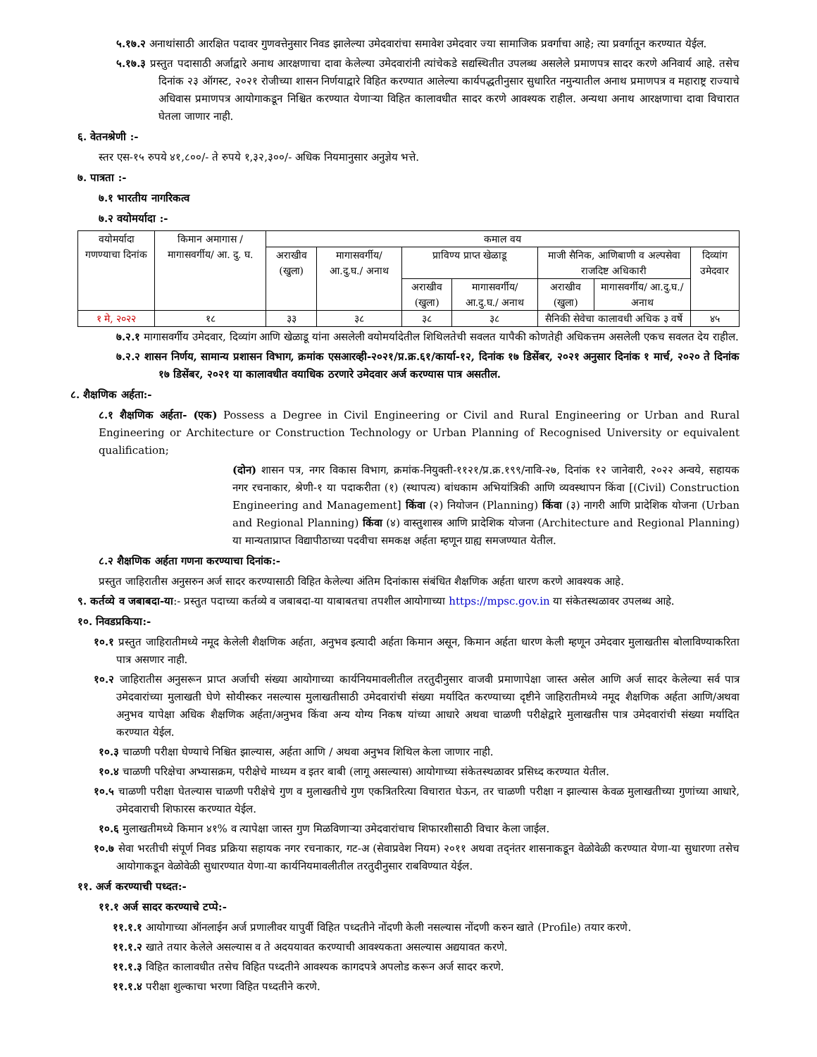५.१७.२ अनाथांसाठी आरक्षित पदावर गुणवत्तेनुसार निवड झालेल्या उमेदवारांचा समावेश उमेदवार ज्या सामाजिक प्रवर्गाचा आहे; त्या प्रवर्गातून करण्यात येईल.
५.१७.३ प्रस्तुत पदासाठी अर्जाद्वारे अनाथ आरक्षणाचा दावा केलेल्या उमेदवारांनी त्यांचेकडे सद्यस्थितीत उपलब्ध असलेले प्रमाणपत्र सादर करणे अनिवार्य आहे. तसेच दिनांक २३ ऑगस्ट, २०२१ रोजीच्या शासन निर्णयाद्वारे विहित करण्यात आलेल्या कार्यपद्धतीनुसार सुधारित नमुन्यातील अनाथ प्रमाणपत्र व महाराष्ट्र राज्याचे अधिवास प्रमाणपत्र आयोगाकडून निश्चित करण्यात येणाऱ्या विहित कालावधीत सादर करणे आवश्यक राहील. अन्यथा अनाथ आरक्षणाचा दावा विचारात घेतला जाणार नाही.
६. वेतनश्रेणी :-
स्तर एस-१५ रुपये ४१,८००/- ते रुपये १,३२,३००/- अधिक नियमानुसार अनुज्ञेय भत्ते.
७. पात्रता :-
७.१ भारतीय नागरिकत्व
७.२ वयोमर्यादा :-
| वयोमर्यादा गणण्याचा दिनांक | किमान अमागास / मागासवर्गीय/ आ. दु. घ. | कमाल वय | | | | | | |
| | | अराखीव (खुला) | मागासवर्गीय/ आ.दु.घ./ अनाथ | प्राविण्य प्राप्त खेळाडू | | माजी सैनिक, आणिबाणी व अल्पसेवा राजदिष्ट अधिकारी | | दिव्यांग उमेदवार |
| | | | | अराखीव (खुला) | मागासवर्गीय/ आ.दु.घ./ अनाथ | अराखीव (खुला) | मागासवर्गीय/ आ.दु.घ./ अनाथ | |
| १ मे, २०२२ | १८ | ३३ | ३८ | ३८ | ३८ | सैनिकी सेवेचा कालावधी अधिक ३ वर्षे | | ४५ |
७.२.१ मागासवर्गीय उमेदवार, दिव्यांग आणि खेळाडू यांना असलेली वयोमर्यादेतील शिथिलतेची सवलत यापैकी कोणतेही अधिकत्तम असलेली एकच सवलत देय राहील.
७.२.२ शासन निर्णय, सामान्य प्रशासन विभाग, क्रमांक एसआरव्ही-२०२१/प्र.क्र.६१/कार्या-१२, दिनांक १७ डिसेंबर, २०२१ अनुसार दिनांक १ मार्च, २०२० ते दिनांक १७ डिसेंबर, २०२१ या कालावधीत वयाधिक ठरणारे उमेदवार अर्ज करण्यास पात्र असतील.
८. शैक्षणिक अर्हता:-
८.१ शैक्षणिक अर्हता- (एक) Possess a Degree in Civil Engineering or Civil and Rural Engineering or Urban and Rural Engineering or Architecture or Construction Technology or Urban Planning of Recognised University or equivalent qualification;
(दोन) शासन पत्र, नगर विकास विभाग, क्रमांक-नियुक्ती-११२१/प्र.क्र.१९९/नावि-२७, दिनांक १२ जानेवारी, २०२२ अन्वये, सहायक नगर रचनाकार, श्रेणी-१ या पदाकरीता (१) (स्थापत्य) बांधकाम अभियांत्रिकी आणि व्यवस्थापन किंवा [(Civil) Construction Engineering and Management] किंवा (२) नियोजन (Planning) किंवा (३) नागरी आणि प्रादेशिक योजना (Urban and Regional Planning) किंवा (४) वास्तुशास्त्र आणि प्रादेशिक योजना (Architecture and Regional Planning) या मान्यताप्राप्त विद्यापीठाच्या पदवीचा समकक्ष अर्हता म्हणून ग्राह्य समजण्यात येतील.
८.२ शैक्षणिक अर्हता गणना करण्याचा दिनांक:-
प्रस्तुत जाहिरातीस अनुसरुन अर्ज सादर करण्यासाठी विहित केलेल्या अंतिम दिनांकास संबंधित शैक्षणिक अर्हता धारण करणे आवश्यक आहे.
९. कर्तव्ये व जबाबदा-या:- प्रस्तुत पदाच्या कर्तव्ये व जबाबदा-या याबाबतचा तपशील आयोगाच्या https://mpsc.gov.in या संकेतस्थळावर उपलब्ध आहे.
१०. निवडप्रकिया:-
१०.१ प्रस्तुत जाहिरातीमध्ये नमूद केलेली शैक्षणिक अर्हता, अनुभव इत्यादी अर्हता किमान असून, किमान अर्हता धारण केली म्हणून उमेदवार मुलाखतीस बोलाविण्याकरिता पात्र असणार नाही.
१०.२ जाहिरातीस अनुसरून प्राप्त अर्जाची संख्या आयोगाच्या कार्यनियमावलीतील तरतुदीनुसार वाजवी प्रमाणापेक्षा जास्त असेल आणि अर्ज सादर केलेल्या सर्व पात्र उमेदवारांच्या मुलाखती घेणे सोयीस्कर नसल्यास मुलाखतीसाठी उमेदवारांची संख्या मर्यादित करण्याच्या दृष्टीने जाहिरातीमध्ये नमूद शैक्षणिक अर्हता आणि/अथवा अनुभव यापेक्षा अधिक शैक्षणिक अर्हता/अनुभव किंवा अन्य योग्य निकष यांच्या आधारे अथवा चाळणी परीक्षेद्वारे मुलाखतीस पात्र उमेदवारांची संख्या मर्यादित करण्यात येईल.
१०.३ चाळणी परीक्षा घेण्याचे निश्चित झाल्यास, अर्हता आणि / अथवा अनुभव शिथिल केला जाणार नाही.
१०.४ चाळणी परिक्षेचा अभ्यासक्रम, परीक्षेचे माध्यम व इतर बाबी (लागू असल्यास) आयोगाच्या संकेतस्थळावर प्रसिध्द करण्यात येतील.
१०.५ चाळणी परीक्षा घेतल्यास चाळणी परीक्षेचे गुण व मुलाखतीचे गुण एकत्रितरित्या विचारात घेऊन, तर चाळणी परीक्षा न झाल्यास केवळ मुलाखतीच्या गुणांच्या आधारे, उमेदवाराची शिफारस करण्यात येईल.
१०.६ मुलाखतीमध्ये किमान ४१% व त्यापेक्षा जास्त गुण मिळविणाऱ्या उमेदवारांचाच शिफारशीसाठी विचार केला जाईल.
१०.७ सेवा भरतीची संपूर्ण निवड प्रक्रिया सहायक नगर रचनाकार, गट-अ (सेवाप्रवेश नियम) २०११ अथवा तद्नंतर शासनाकडून वेळोवेळी करण्यात येणा-या सुधारणा तसेच आयोगाकडून वेळोवेळी सुधारण्यात येणा-या कार्यनियमावलीतील तरतुदीनुसार राबविण्यात येईल.
११. अर्ज करण्याची पध्दत:-
११.१ अर्ज सादर करण्याचे टप्पे:-
११.१.१ आयोगाच्या ऑनलाईन अर्ज प्रणालीवर यापुर्वी विहित पध्दतीने नोंदणी केली नसल्यास नोंदणी करुन खाते (Profile) तयार करणे.
११.१.२ खाते तयार केलेले असल्यास व ते अदययावत करण्याची आवश्यकता असल्यास अद्ययावत करणे.
११.१.३ विहित कालावधीत तसेच विहित पध्दतीने आवश्यक कागदपत्रे अपलोड करून अर्ज सादर करणे.
११.१.४ परीक्षा शुल्काचा भरणा विहित पध्दतीने करणे.